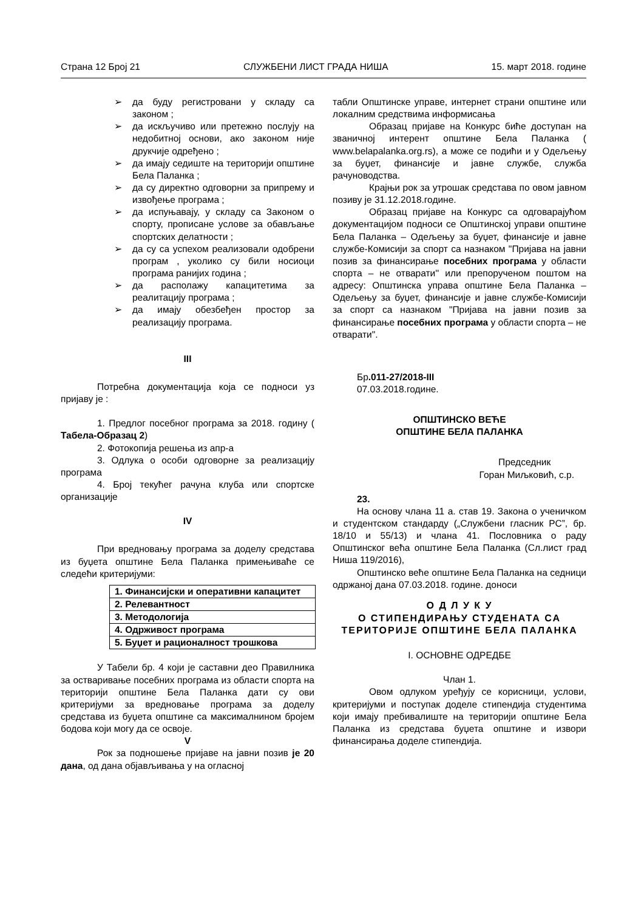Страна 12 Број 21 СЛУЖБЕНИ ЛИСТ ГРАДА НИША 15. март 2018. године
➢ да буду регистровани у складу са законом ;
➢ да искључиво или претежно послују на недобитној основи, ако законом није друкчије одређено ;
➢ да имају седиште на територији општине Бела Паланка ;
➢ да су директно одговорни за припрему и извођење програма ;
➢ да испуњавају, у складу са Законом о спорту, прописане услове за обављање спортских делатности ;
➢ да су са успехом реализовали одобрени програм , уколико су били носиоци програма ранијих година ;
➢ да располажу капацитетима за реалитацију програма ;
➢ да имају обезбеђен простор за реализацију програма.
III
Потребна документација која се подноси уз пријаву је :
1. Предлог посебног програма за 2018. годину ( Табела-Образац 2)
2. Фотокопија решења из апр-а
3. Одлука о особи одговорне за реализацију програма
4. Број текућег рачуна клуба или спортске организације
IV
При вредновању програма за доделу средстава из буџета општине Бела Паланка примењиваће се следећи критеријуми:
| 1. Финансијски и оперативни капацитет |
| 2. Релевантност |
| 3. Методологија |
| 4. Одрживост програма |
| 5. Буџет и рационалност трошкова |
У Табели бр. 4 који је саставни део Правилника за остваривање посебних програма из области спорта на територији општине Бела Паланка дати су ови критеријуми за вредновање програма за доделу средстава из буџета општине са максималнином бројем бодова који могу да се освоје.
V
Рок за подношење пријаве на јавни позив је 20 дана, од дана објављивања у на огласној
табли Општинске управе, интернет страни општине или локалним средствима информисања
Образац пријаве на Конкурс биће доступан на званичној интерент општине Бела Паланка ( www.belapalanka.org.rs), а може се подићи и у Одељењу за буџет, финансије и јавне службе, служба рачуноводства.
Крајњи рок за утрошак средстава по овом јавном позиву је 31.12.2018.године.
Образац пријаве на Конкурс са одговарајућом документацијом подноси се Општинској управи општине Бела Паланка – Одељењу за буџет, финансије и јавне службе-Комисији за спорт са назнаком "Пријава на јавни позив за финансирање посебних програма у области спорта – не отварати'' или препорученом поштом на адресу: Општинска управа општине Бела Паланка – Одељењу за буџет, финансије и јавне службе-Комисији за спорт са назнаком "Пријава на јавни позив за финансирање посебних програма у области спорта – не отварати".
Бр.011-27/2018-III
07.03.2018.године.
ОПШТИНСКО ВЕЋЕ
ОПШТИНЕ БЕЛА ПАЛАНКА
Председник
Горан Миљковић, с.р.
23.
На основу члана 11 а. став 19. Закона о ученичком и студентском стандарду („Службени гласник РС”, бр. 18/10 и 55/13) и члана 41. Пословника о раду Општинског већа општине Бела Паланка (Сл.лист град Ниша 119/2016),
Општинско веће општине Бела Паланка на седници одржаној дана 07.03.2018. године. доноси
О Д Л У К У
О СТИПЕНДИРАЊУ СТУДЕНАТА СА ТЕРИТОРИЈЕ ОПШТИНЕ БЕЛА ПАЛАНКА
I. ОСНОВНЕ ОДРЕДБЕ
Члан 1.
Овом одлуком уређују се корисници, услови, критеријуми и поступак доделе стипендија студентима који имају пребивалиште на територији општине Бела Паланка из средстава буџета општине и извори финансирања доделе стипендија.